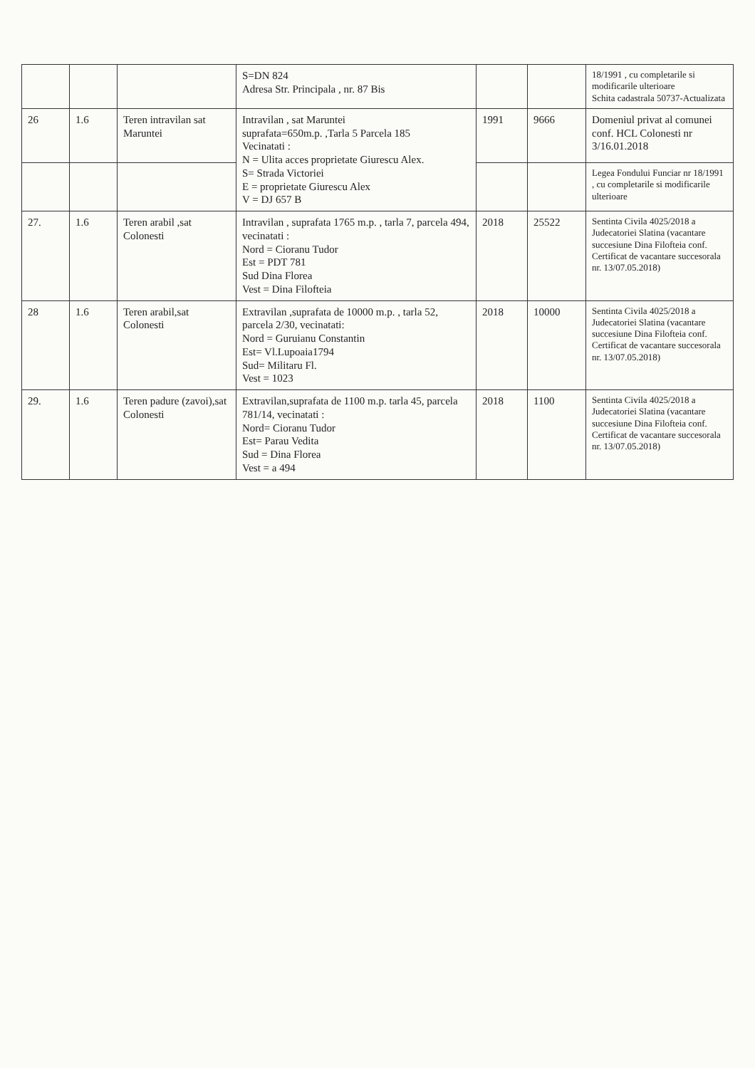| | | | S=DN 824 Adresa Str. Principala , nr. 87 Bis | | | 18/1991 , cu completarile si modificarile ulterioare Schita cadastrala 50737-Actualizata |
| 26 | 1.6 | Teren intravilan sat Maruntei | Intravilan , sat Maruntei suprafata=650m.p. ,Tarla 5 Parcela 185 Vecinatati : N = Ulita acces proprietate Giurescu Alex. S= Strada Victoriei E = proprietate Giurescu Alex V = DJ 657 B | 1991 | 9666 | Domeniul privat al comunei conf. HCL Colonesti nr 3/16.01.2018 |
| | | | | | | Legea Fondului Funciar nr 18/1991 , cu completarile si modificarile ulterioare |
| 27. | 1.6 | Teren arabil ,sat Colonesti | Intravilan , suprafata 1765 m.p. , tarla 7, parcela 494, vecinatati : Nord = Cioranu Tudor Est = PDT 781 Sud Dina Florea Vest = Dina Filofteia | 2018 | 25522 | Sentinta Civila 4025/2018 a Judecatoriei Slatina (vacantare succesiune Dina Filofteia conf. Certificat de vacantare succesorala nr. 13/07.05.2018) |
| 28 | 1.6 | Teren arabil,sat Colonesti | Extravilan ,suprafata de 10000 m.p. , tarla 52, parcela 2/30, vecinatati: Nord = Guruianu Constantin Est= Vl.Lupoaia1794 Sud= Militaru Fl. Vest = 1023 | 2018 | 10000 | Sentinta Civila 4025/2018 a Judecatoriei Slatina (vacantare succesiune Dina Filofteia conf. Certificat de vacantare succesorala nr. 13/07.05.2018) |
| 29. | 1.6 | Teren padure (zavoi),sat Colonesti | Extravilan,suprafata de 1100 m.p. tarla 45, parcela 781/14, vecinatati : Nord= Cioranu Tudor Est= Parau Vedita Sud = Dina Florea Vest = a 494 | 2018 | 1100 | Sentinta Civila 4025/2018 a Judecatoriei Slatina (vacantare succesiune Dina Filofteia conf. Certificat de vacantare succesorala nr. 13/07.05.2018) |